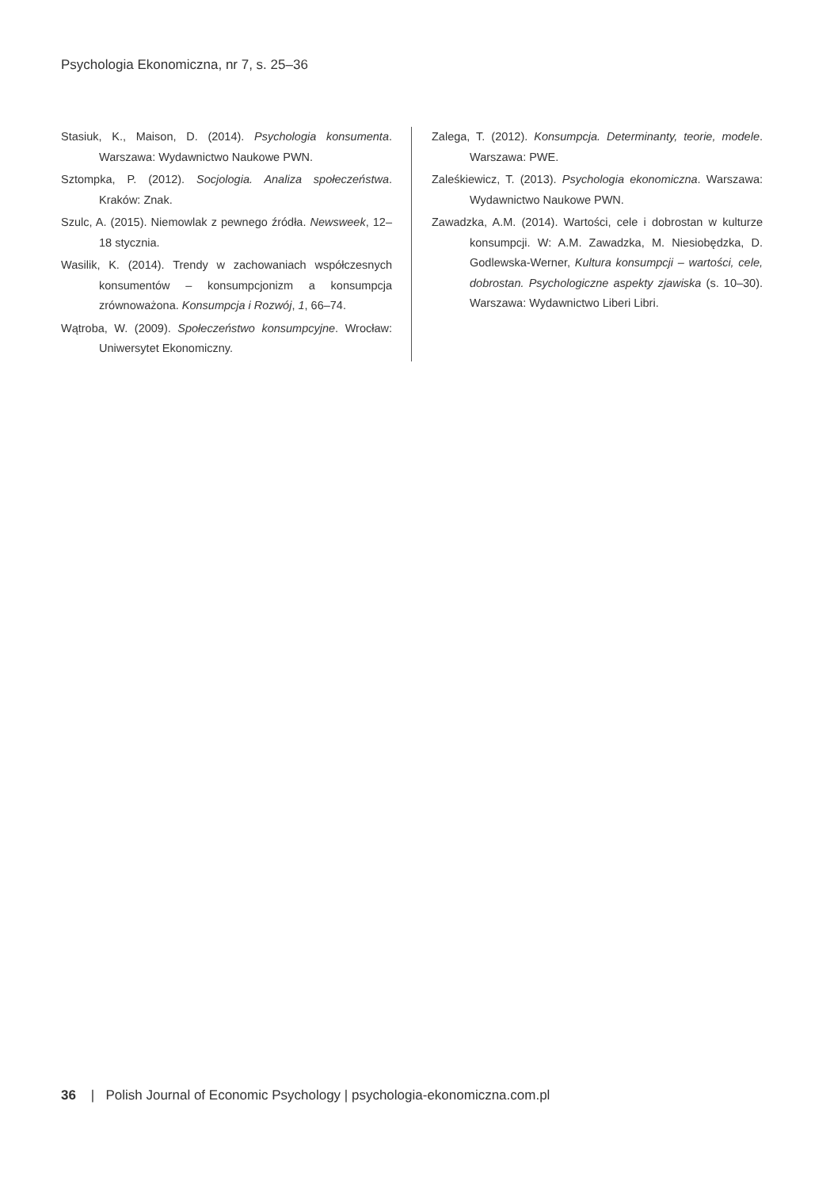Psychologia Ekonomiczna, nr 7, s. 25–36
Stasiuk, K., Maison, D. (2014). Psychologia konsumenta. Warszawa: Wydawnictwo Naukowe PWN.
Sztompka, P. (2012). Socjologia. Analiza społeczeństwa. Kraków: Znak.
Szulc, A. (2015). Niemowlak z pewnego źródła. Newsweek, 12–18 stycznia.
Wasilik, K. (2014). Trendy w zachowaniach współczesnych konsumentów – konsumpcjonizm a konsumpcja zrównoważona. Konsumpcja i Rozwój, 1, 66–74.
Wątroba, W. (2009). Społeczeństwo konsumpcyjne. Wrocław: Uniwersytet Ekonomiczny.
Zalega, T. (2012). Konsumpcja. Determinanty, teorie, modele. Warszawa: PWE.
Zaleśkiewicz, T. (2013). Psychologia ekonomiczna. Warszawa: Wydawnictwo Naukowe PWN.
Zawadzka, A.M. (2014). Wartości, cele i dobrostan w kulturze konsumpcji. W: A.M. Zawadzka, M. Niesiobędzka, D. Godlewska-Werner, Kultura konsumpcji – wartości, cele, dobrostan. Psychologiczne aspekty zjawiska (s. 10–30). Warszawa: Wydawnictwo Liberi Libri.
36 | Polish Journal of Economic Psychology | psychologia-ekonomiczna.com.pl